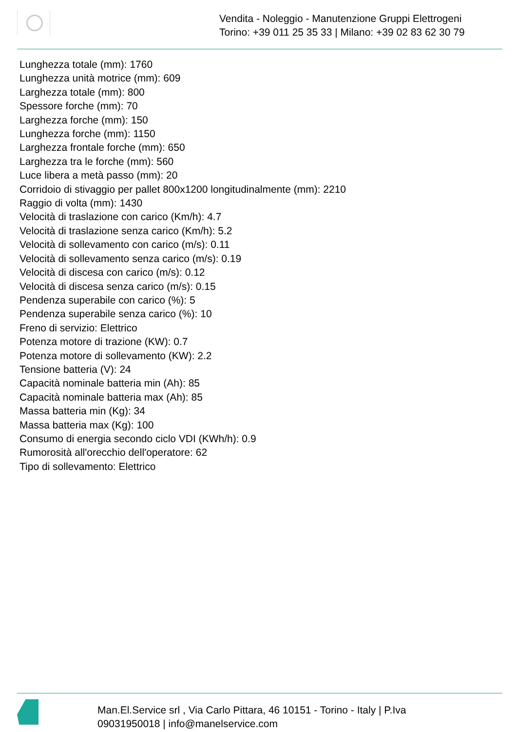Vendita - Noleggio - Manutenzione Gruppi Elettrogeni
Torino: +39 011 25 35 33 | Milano: +39 02 83 62 30 79
Lunghezza totale (mm): 1760
Lunghezza unità motrice (mm): 609
Larghezza totale (mm): 800
Spessore forche (mm): 70
Larghezza forche (mm): 150
Lunghezza forche (mm): 1150
Larghezza frontale forche (mm): 650
Larghezza tra le forche (mm): 560
Luce libera a metà passo (mm): 20
Corridoio di stivaggio per pallet 800x1200 longitudinalmente (mm): 2210
Raggio di volta (mm): 1430
Velocità di traslazione con carico (Km/h): 4.7
Velocità di traslazione senza carico (Km/h): 5.2
Velocità di sollevamento con carico (m/s): 0.11
Velocità di sollevamento senza carico (m/s): 0.19
Velocità di discesa con carico (m/s): 0.12
Velocità di discesa senza carico (m/s): 0.15
Pendenza superabile con carico (%): 5
Pendenza superabile senza carico (%): 10
Freno di servizio: Elettrico
Potenza motore di trazione (KW): 0.7
Potenza motore di sollevamento (KW): 2.2
Tensione batteria (V): 24
Capacità nominale batteria min (Ah): 85
Capacità nominale batteria max (Ah): 85
Massa batteria min (Kg): 34
Massa batteria max (Kg): 100
Consumo di energia secondo ciclo VDI (KWh/h): 0.9
Rumorosità all'orecchio dell'operatore: 62
Tipo di sollevamento: Elettrico
Man.El.Service srl , Via Carlo Pittara, 46 10151 - Torino - Italy | P.Iva
09031950018 | info@manelservice.com